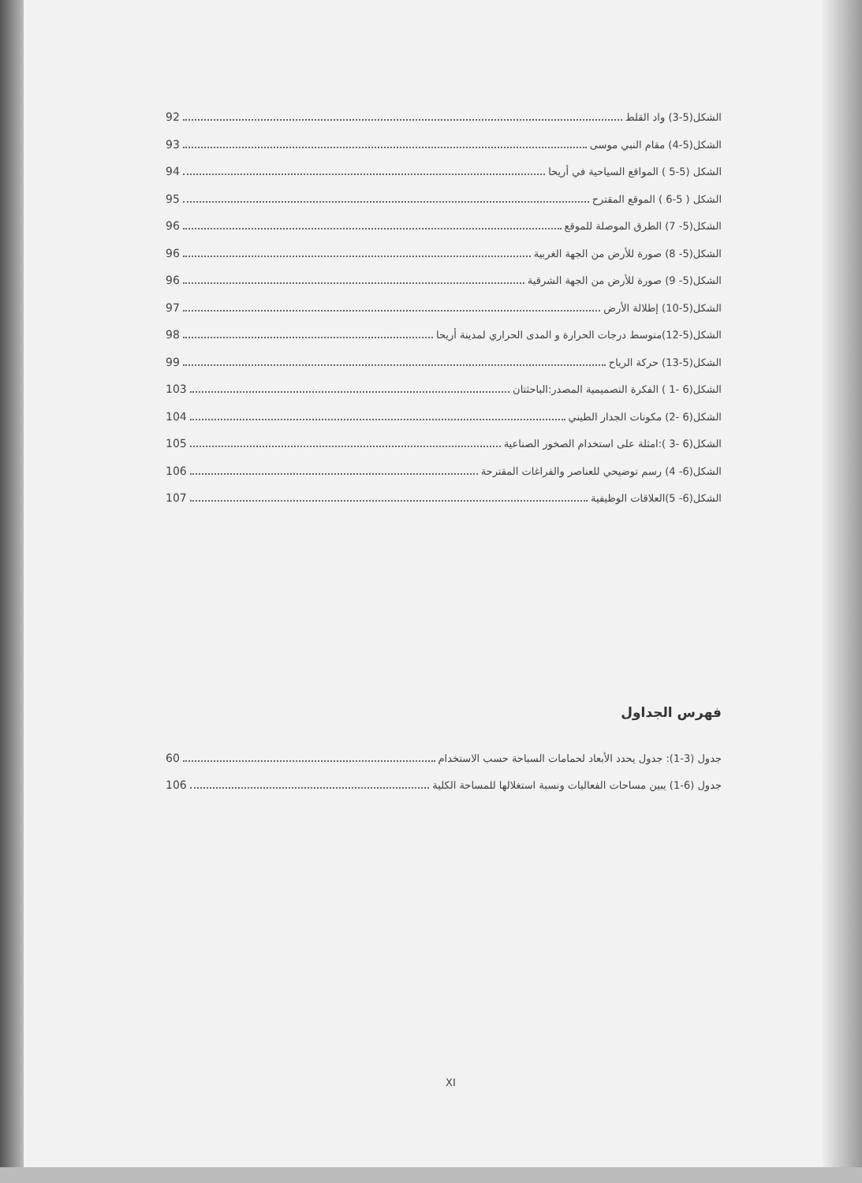الشكل(5-3) واد القلط 92
الشكل(5-4) مقام النبي موسى 93
الشكل (5-5 ) المواقع السياحية في أريحا 94
الشكل ( 5-6 ) الموقع المقترح 95
الشكل(5- 7) الطرق الموصلة للموقع 96
الشكل(5- 8) صورة للأرض من الجهة الغربية 96
الشكل(5- 9) صورة للأرض من الجهة الشرقية 96
الشكل(5-10) إطلالة الأرض 97
الشكل(5-12)متوسط درجات الحرارة و المدى الحراري لمدينة أريحا 98
الشكل(5-13) حركة الرياح 99
الشكل(6 -1 ) الفكرة التصميمية المصدر:الباحثتان 103
الشكل(6 -2) مكونات الجدار الطيني 104
الشكل(6 -3 ):امثلة على استخدام الصخور الصناعية 105
الشكل(6- 4) رسم توضيحي للعناصر والفراغات المقترحة 106
الشكل(6- 5)العلاقات الوظيفية 107
فهرس الجداول
جدول (3-1): جدول يحدد الأبعاد لحمامات السباحة حسب الاستخدام 60
جدول (6-1) يبين مساحات الفعاليات ونسبة استغلالها للمساحة الكلية 106
XI